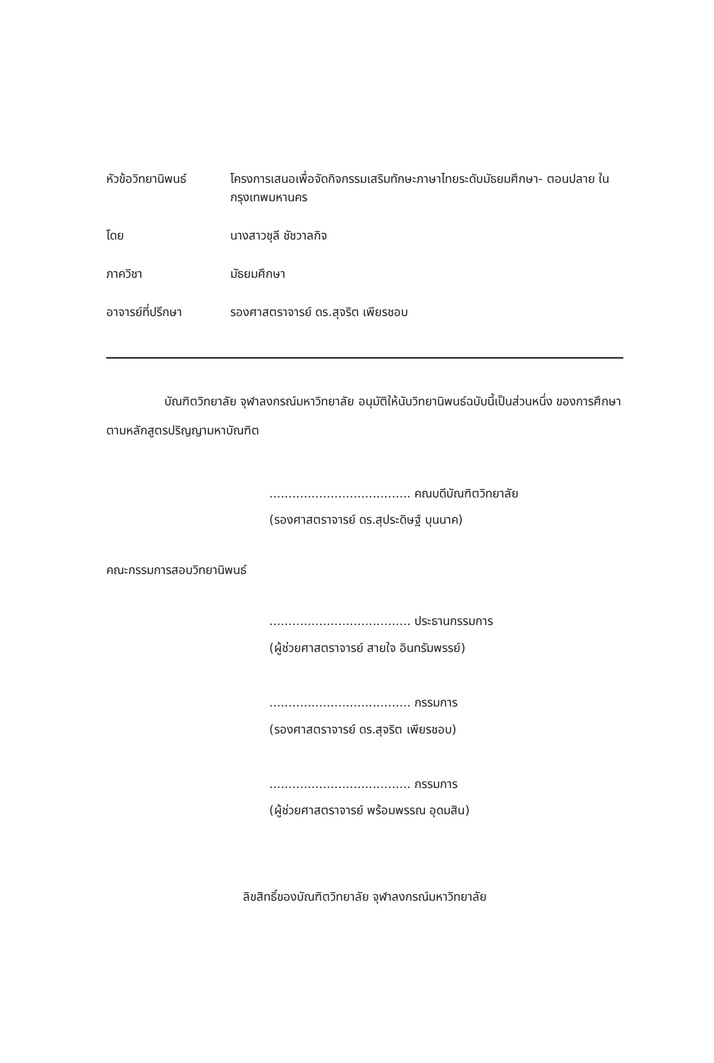หัวข้อวิทยานิพนธ์ โครงการเสนอเพื่อจัดกิจกรรมเสริมทักษะภาษาไทยระดับมัธยมศึกษา- ตอนปลาย ในกรุงเทพมหานคร
โดย นางสาวชุลี ชัชวาลกิจ
ภาควิชา มัธยมศึกษา
อาจารย์ที่ปรึกษา รองศาสตราจารย์ ดร.สุจริต เพียรชอบ
บัณฑิตวิทยาลัย จุฬาลงกรณ์มหาวิทยาลัย อนุมัติให้นับวิทยานิพนธ์ฉบับนี้เป็นส่วนหนึ่ง ของการศึกษาตามหลักสูตรปริญญามหาบัณฑิต
..................................... คณบดีบัณฑิตวิทยาลัย
(รองศาสตราจารย์ ดร.สุประดิษฐ์ บุนนาค)
คณะกรรมการสอบวิทยานิพนธ์
..................................... ประธานกรรมการ
(ผู้ช่วยศาสตราจารย์ สายใจ อินทรัมพรรย์)
..................................... กรรมการ
(รองศาสตราจารย์ ดร.สุจริต เพียรชอบ)
..................................... กรรมการ
(ผู้ช่วยศาสตราจารย์ พร้อมพรรณ อุดมสิน)
ลิขสิทธิ์ของบัณฑิตวิทยาลัย จุฬาลงกรณ์มหาวิทยาลัย